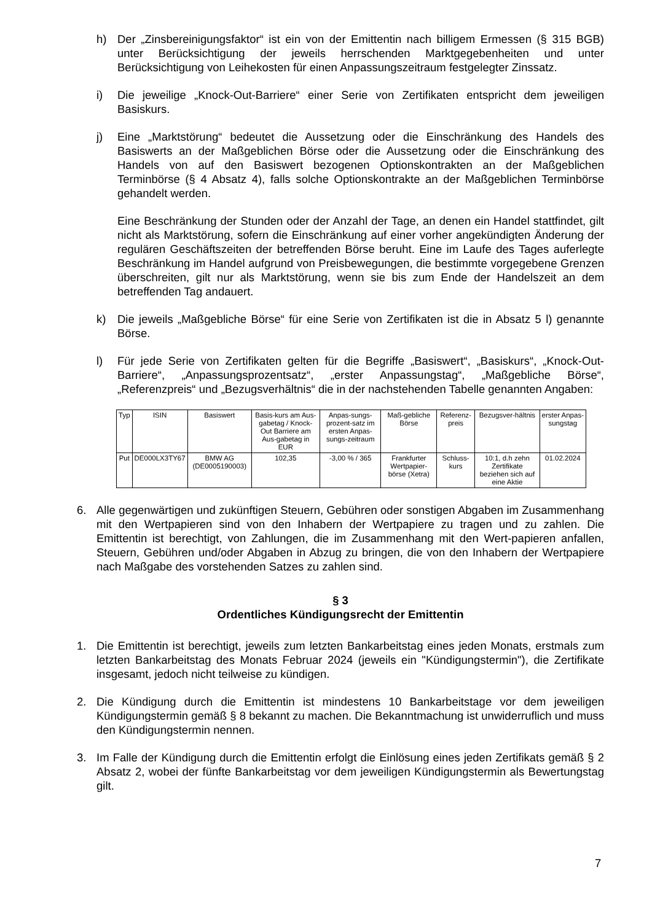h) Der „Zinsbereinigungsfaktor“ ist ein von der Emittentin nach billigem Ermessen (§ 315 BGB) unter Berücksichtigung der jeweils herrschenden Marktgegebenheiten und unter Berücksichtigung von Leihekosten für einen Anpassungszeitraum festgelegter Zinssatz.
i) Die jeweilige „Knock-Out-Barriere“ einer Serie von Zertifikaten entspricht dem jeweiligen Basiskurs.
j) Eine „Marktstörung“ bedeutet die Aussetzung oder die Einschränkung des Handels des Basiswerts an der Maßgeblichen Börse oder die Aussetzung oder die Einschränkung des Handels von auf den Basiswert bezogenen Optionskontrakten an der Maßgeblichen Terminbörse (§ 4 Absatz 4), falls solche Optionskontrakte an der Maßgeblichen Terminbörse gehandelt werden.
Eine Beschränkung der Stunden oder der Anzahl der Tage, an denen ein Handel stattfindet, gilt nicht als Marktstörung, sofern die Einschränkung auf einer vorher angekündigten Änderung der regulären Geschäftszeiten der betreffenden Börse beruht. Eine im Laufe des Tages auferlegte Beschränkung im Handel aufgrund von Preisbewegungen, die bestimmte vorgegebene Grenzen überschreiten, gilt nur als Marktstörung, wenn sie bis zum Ende der Handelszeit an dem betreffenden Tag andauert.
k) Die jeweils „Maßgebliche Börse“ für eine Serie von Zertifikaten ist die in Absatz 5 l) genannte Börse.
l) Für jede Serie von Zertifikaten gelten für die Begriffe „Basiswert“, „Basiskurs“, „Knock-Out-Barriere“, „Anpassungsprozentsatz“, „erster Anpassungstag“, „Maßgebliche Börse“, „Referenzpreis“ und „Bezugsverhältnis“ die in der nachstehenden Tabelle genannten Angaben:
| Typ | ISIN | Basiswert | Basis-kurs am Aus-gabetag / Knock-Out Barriere am Aus-gabetag in EUR | Anpas-sungs-prozent-satz im ersten Anpas-sungs-zeitraum | Maß-gebliche Börse | Referenz-preis | Bezugsver-hältnis | erster Anpas-sungstag |
| --- | --- | --- | --- | --- | --- | --- | --- | --- |
| Put | DE000LX3TY67 | BMW AG (DE0005190003) | 102,35 | -3,00 % / 365 | Frankfurter Wertpapier-börse (Xetra) | Schluss-kurs | 10:1, d.h zehn Zertifikate beziehen sich auf eine Aktie | 01.02.2024 |
6. Alle gegenwärtigen und zukünftigen Steuern, Gebühren oder sonstigen Abgaben im Zusammenhang mit den Wertpapieren sind von den Inhabern der Wertpapiere zu tragen und zu zahlen. Die Emittentin ist berechtigt, von Zahlungen, die im Zusammenhang mit den Wert-papieren anfallen, Steuern, Gebühren und/oder Abgaben in Abzug zu bringen, die von den Inhabern der Wertpapiere nach Maßgabe des vorstehenden Satzes zu zahlen sind.
§ 3
Ordentliches Kündigungsrecht der Emittentin
1. Die Emittentin ist berechtigt, jeweils zum letzten Bankarbeitstag eines jeden Monats, erstmals zum letzten Bankarbeitstag des Monats Februar 2024 (jeweils ein "Kündigungstermin"), die Zertifikate insgesamt, jedoch nicht teilweise zu kündigen.
2. Die Kündigung durch die Emittentin ist mindestens 10 Bankarbeitstage vor dem jeweiligen Kündigungstermin gemäß § 8 bekannt zu machen. Die Bekanntmachung ist unwiderruflich und muss den Kündigungstermin nennen.
3. Im Falle der Kündigung durch die Emittentin erfolgt die Einlösung eines jeden Zertifikats gemäß § 2 Absatz 2, wobei der fünfte Bankarbeitstag vor dem jeweiligen Kündigungstermin als Bewertungstag gilt.
7